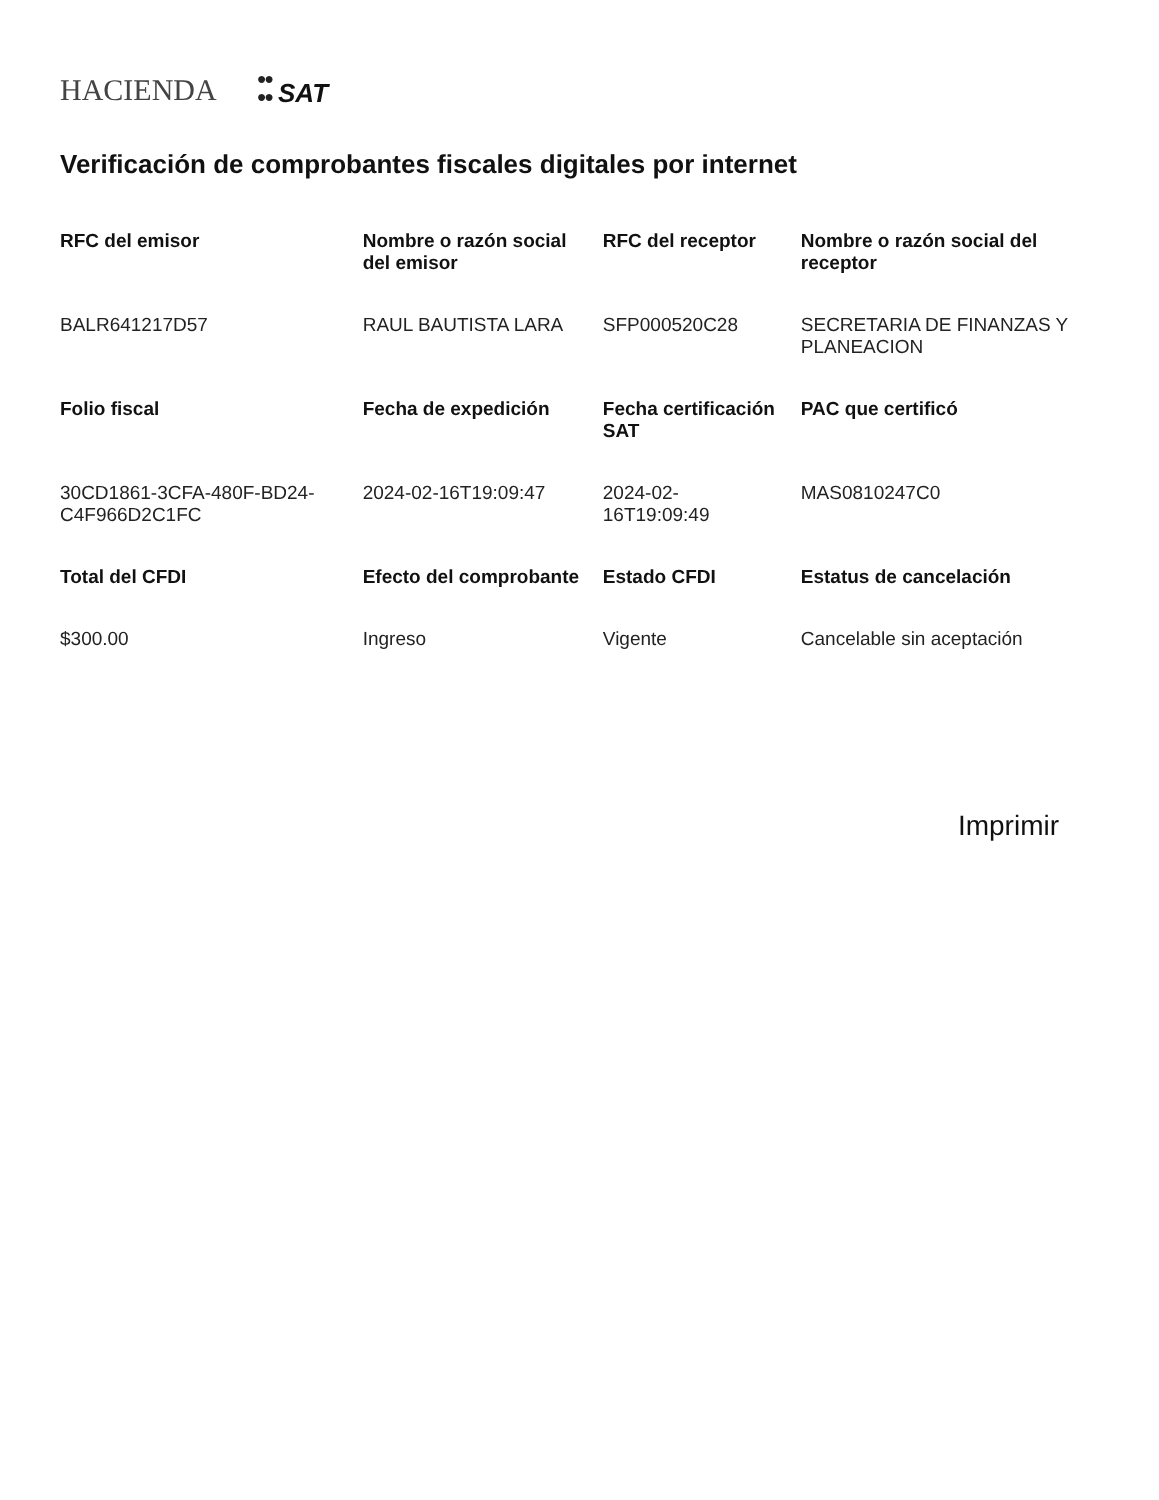HACIENDA ●●
●● SAT
Verificación de comprobantes fiscales digitales por internet
| RFC del emisor | Nombre o razón social del emisor | RFC del receptor | Nombre o razón social del receptor |
| --- | --- | --- | --- |
| BALR641217D57 | RAUL BAUTISTA LARA | SFP000520C28 | SECRETARIA DE FINANZAS Y PLANEACION |
| Folio fiscal | Fecha de expedición | Fecha certificación SAT | PAC que certificó |
| 30CD1861-3CFA-480F-BD24-C4F966D2C1FC | 2024-02-16T19:09:47 | 2024-02-16T19:09:49 | MAS0810247C0 |
| Total del CFDI | Efecto del comprobante | Estado CFDI | Estatus de cancelación |
| $300.00 | Ingreso | Vigente | Cancelable sin aceptación |
Imprimir